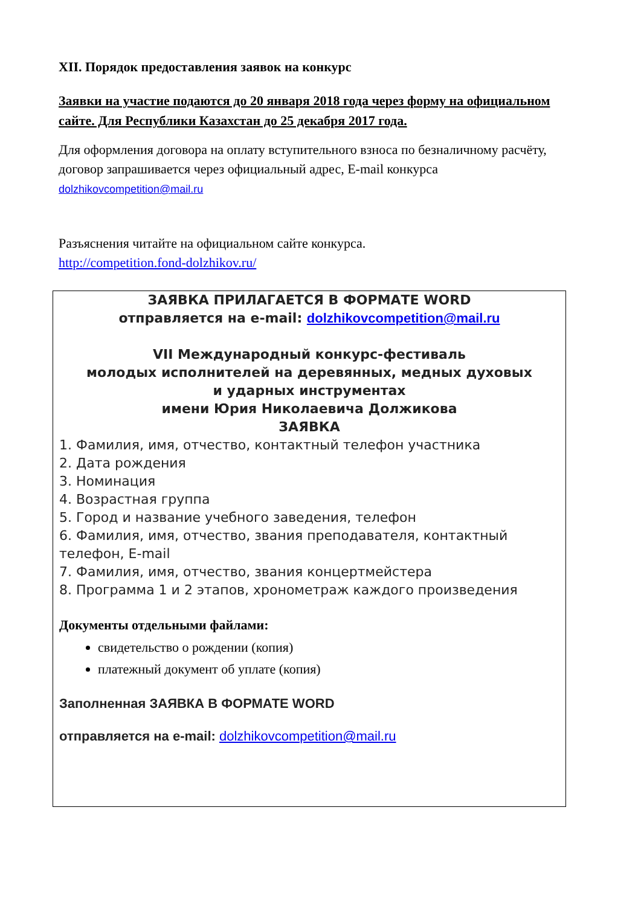XII. Порядок предоставления заявок на конкурс
Заявки на участие подаются до 20 января 2018 года через форму на официальном сайте. Для Республики Казахстан до 25 декабря 2017 года.
Для оформления договора на оплату вступительного взноса по безналичному расчёту, договор запрашивается через официальный адрес, E-mail конкурса
dolzhikovcompetition@mail.ru
Разъяснения читайте на официальном сайте конкурса.
http://competition.fond-dolzhikov.ru/
ЗАЯВКА ПРИЛАГАЕТСЯ В ФОРМАТЕ WORD
отправляется на e-mail: dolzhikovcompetition@mail.ru
VII Международный конкурс-фестиваль
молодых исполнителей на деревянных, медных духовых
и ударных инструментах
имени Юрия Николаевича Должикова
ЗАЯВКА
1. Фамилия, имя, отчество, контактный телефон участника
2. Дата рождения
3. Номинация
4. Возрастная группа
5. Город и название учебного заведения, телефон
6. Фамилия, имя, отчество, звания преподавателя, контактный телефон, E-mail
7. Фамилия, имя, отчество, звания концертмейстера
8. Программа 1 и 2 этапов, хронометраж каждого произведения
Документы отдельными файлами:
свидетельство о рождении (копия)
платежный документ об уплате (копия)
Заполненная ЗАЯВКА В ФОРМАТЕ WORD
отправляется на e-mail: dolzhikovcompetition@mail.ru